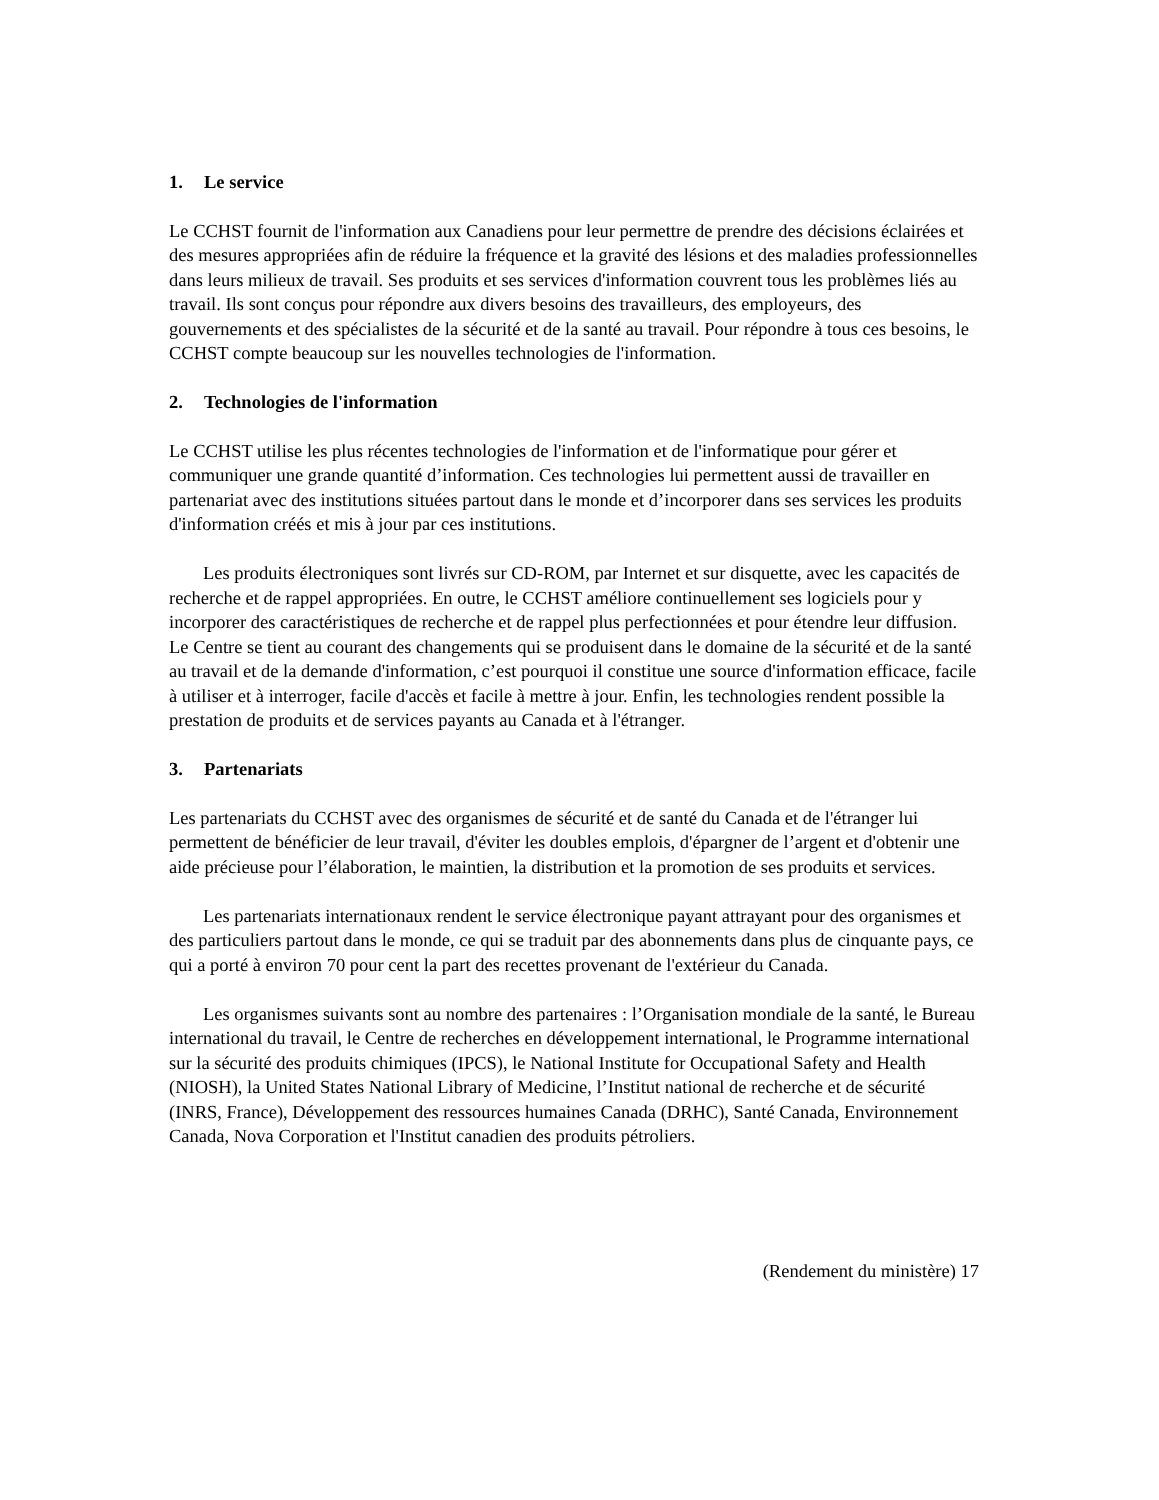1. Le service
Le CCHST fournit de l'information aux Canadiens pour leur permettre de prendre des décisions éclairées et des mesures appropriées afin de réduire la fréquence et la gravité des lésions et des maladies professionnelles dans leurs milieux de travail. Ses produits et ses services d'information couvrent tous les problèmes liés au travail. Ils sont conçus pour répondre aux divers besoins des travailleurs, des employeurs, des gouvernements et des spécialistes de la sécurité et de la santé au travail. Pour répondre à tous ces besoins, le CCHST compte beaucoup sur les nouvelles technologies de l'information.
2. Technologies de l'information
Le CCHST utilise les plus récentes technologies de l'information et de l'informatique pour gérer et communiquer une grande quantité d’information. Ces technologies lui permettent aussi de travailler en partenariat avec des institutions situées partout dans le monde et d’incorporer dans ses services les produits d'information créés et mis à jour par ces institutions.
Les produits électroniques sont livrés sur CD-ROM, par Internet et sur disquette, avec les capacités de recherche et de rappel appropriées. En outre, le CCHST améliore continuellement ses logiciels pour y incorporer des caractéristiques de recherche et de rappel plus perfectionnées et pour étendre leur diffusion. Le Centre se tient au courant des changements qui se produisent dans le domaine de la sécurité et de la santé au travail et de la demande d'information, c’est pourquoi il constitue une source d'information efficace, facile à utiliser et à interroger, facile d'accès et facile à mettre à jour. Enfin, les technologies rendent possible la prestation de produits et de services payants au Canada et à l'étranger.
3. Partenariats
Les partenariats du CCHST avec des organismes de sécurité et de santé du Canada et de l'étranger lui permettent de bénéficier de leur travail, d'éviter les doubles emplois, d'épargner de l’argent et d'obtenir une aide précieuse pour l’élaboration, le maintien, la distribution et la promotion de ses produits et services.
Les partenariats internationaux rendent le service électronique payant attrayant pour des organismes et des particuliers partout dans le monde, ce qui se traduit par des abonnements dans plus de cinquante pays, ce qui a porté à environ 70 pour cent la part des recettes provenant de l'extérieur du Canada.
Les organismes suivants sont au nombre des partenaires : l’Organisation mondiale de la santé, le Bureau international du travail, le Centre de recherches en développement international, le Programme international sur la sécurité des produits chimiques (IPCS), le National Institute for Occupational Safety and Health (NIOSH), la United States National Library of Medicine, l’Institut national de recherche et de sécurité (INRS, France), Développement des ressources humaines Canada (DRHC), Santé Canada, Environnement Canada, Nova Corporation et l'Institut canadien des produits pétroliers.
(Rendement du ministère) 17